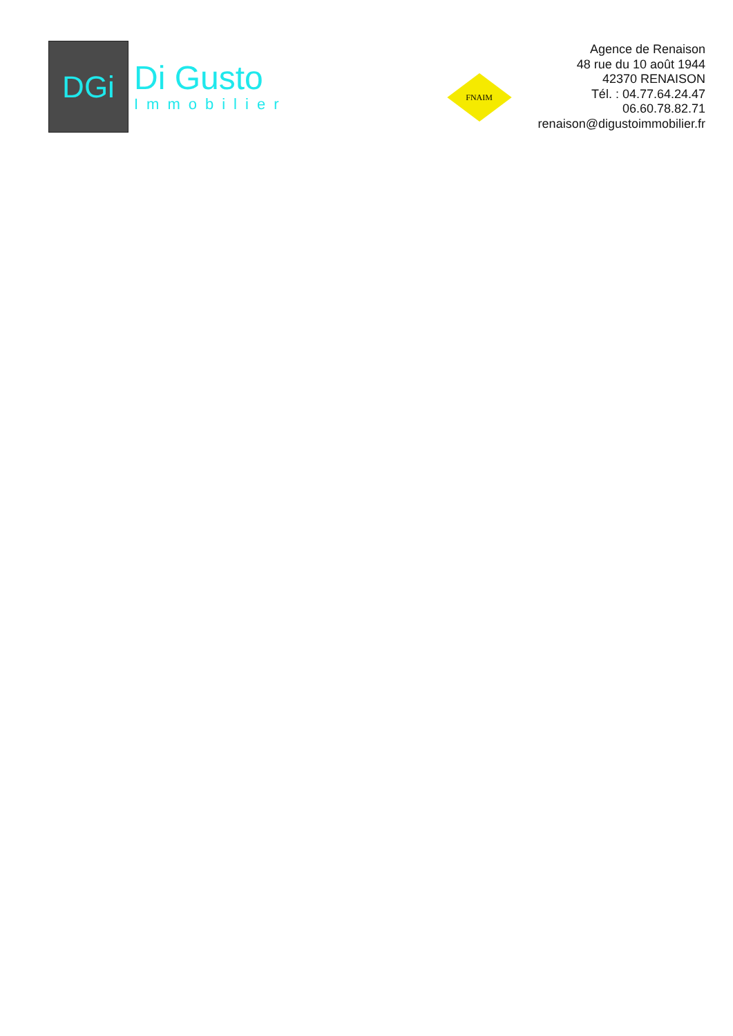DGi
Di Gusto
Immobilier
FNAIM
Agence de Renaison
48 rue du 10 août 1944
42370 RENAISON
Tél. : 04.77.64.24.47
06.60.78.82.71
renaison@digustoimmobilier.fr